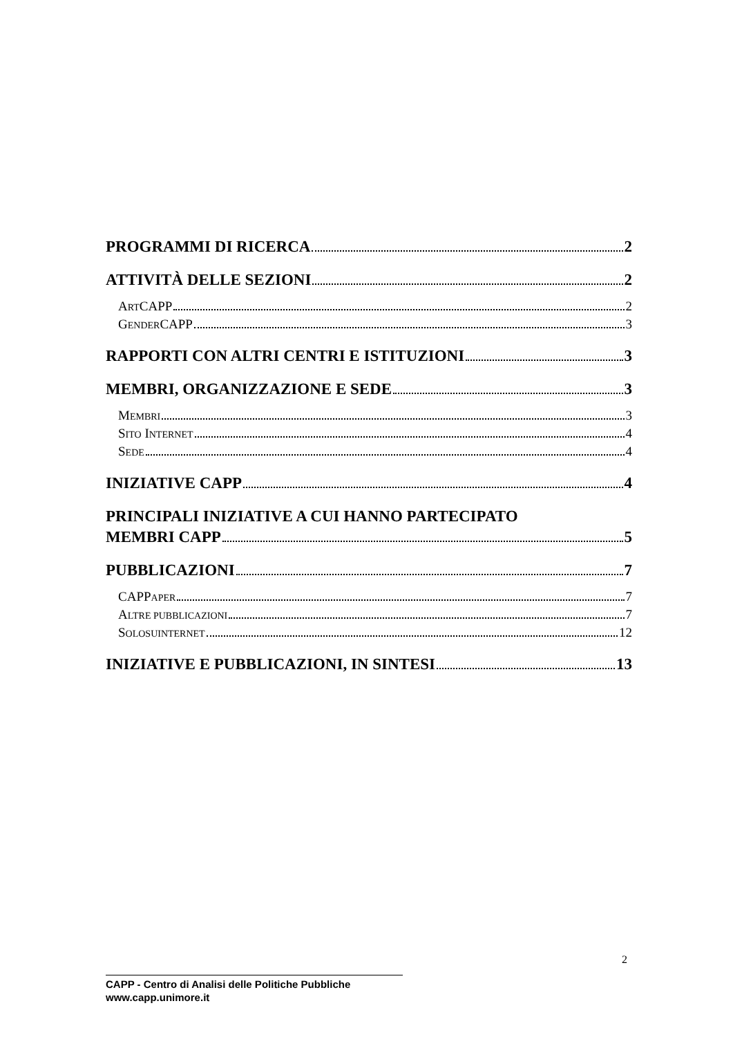PROGRAMMI DI RICERCA 2
ATTIVITÀ DELLE SEZIONI 2
ARTCAPP 2
GENDERCAPP 3
RAPPORTI CON ALTRI CENTRI E ISTITUZIONI 3
MEMBRI, ORGANIZZAZIONE E SEDE 3
MEMBRI 3
SITO INTERNET 4
SEDE 4
INIZIATIVE CAPP 4
PRINCIPALI INIZIATIVE A CUI HANNO PARTECIPATO
MEMBRI CAPP 5
PUBBLICAZIONI 7
CAPPAPER 7
ALTRE PUBBLICAZIONI 7
SOLOSUINTERNET 12
INIZIATIVE E PUBBLICAZIONI, IN SINTESI 13
2
CAPP - Centro di Analisi delle Politiche Pubbliche
www.capp.unimore.it